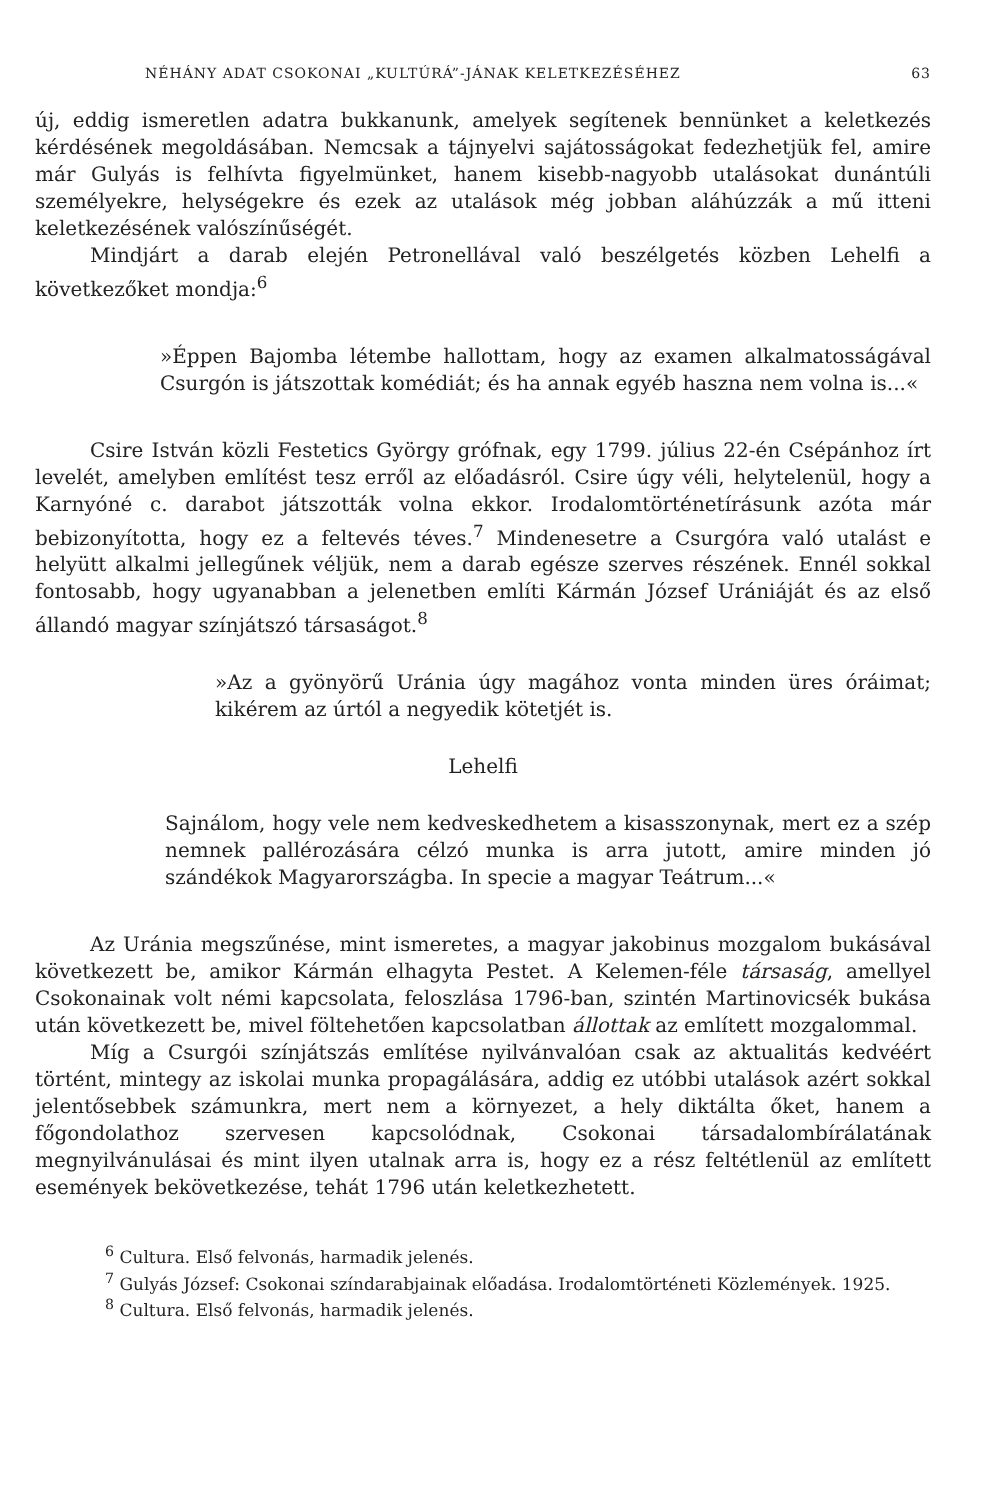NÉHÁNY ADAT CSOKONAI „KULTÚRÁ”-JÁNAK KELETKEZÉSÉHEZ 63
új, eddig ismeretlen adatra bukkanunk, amelyek segítenek bennünket a keletkezés kérdésének megoldásában. Nemcsak a tájnyelvi sajátosságokat fedezhetjük fel, amire már Gulyás is felhívta figyelmünket, hanem kisebb-nagyobb utalásokat dunántúli személyekre, helységekre és ezek az utalások még jobban aláhúzzák a mű itteni keletkezésének valószínűségét.
Mindjárt a darab elején Petronellával való beszélgetés közben Lehelfi a következőket mondja:<sup>6</sup>
»Éppen Bajomba létembe hallottam, hogy az examen alkalmatosságával Csurgón is játszottak komédiát; és ha annak egyéb haszna nem volna is...«
Csire István közli Festetics György grófnak, egy 1799. július 22-én Csépánhoz írt levelét, amelyben említést tesz erről az előadásról. Csire úgy véli, helytelenül, hogy a Karnyóné c. darabot játszották volna ekkor. Irodalomtörténetírásunk azóta már bebizonyította, hogy ez a feltevés téves.<sup>7</sup> Mindenesetre a Csurgóra való utalást e helyütt alkalmi jellegűnek véljük, nem a darab egésze szerves részének. Ennél sokkal fontosabb, hogy ugyanabban a jelenetben említi Kármán József Urániáját és az első állandó magyar színjátszó társaságot.<sup>8</sup>
»Az a gyönyörű Uránia úgy magához vonta minden üres óráimat; kikérem az úrtól a negyedik kötetjét is.
Lehelfi
Sajnálom, hogy vele nem kedveskedhetem a kisasszonynak, mert ez a szép nemnek pallérozására célzó munka is arra jutott, amire minden jó szándékok Magyarországba. In specie a magyar Teátrum...«
Az Uránia megszűnése, mint ismeretes, a magyar jakobinus mozgalom bukásával következett be, amikor Kármán elhagyta Pestet. A Kelemen-féle társaság, amellyel Csokonainak volt némi kapcsolata, feloszlása 1796-ban, szintén Martinovicsék bukása után következett be, mivel föltehetően kapcsolatban állottak az említett mozgalommal.
Míg a Csurgói színjátszás említése nyilvánvalóan csak az aktualitás kedvéért történt, mintegy az iskolai munka propagálására, addig ez utóbbi utalások azért sokkal jelentősebbek számunkra, mert nem a környezet, a hely diktálta őket, hanem a főgondolathoz szervesen kapcsolódnak, Csokonai társadalombírálatának megnyilvánulásai és mint ilyen utalnak arra is, hogy ez a rész feltétlenül az említett események bekövetkezése, tehát 1796 után keletkezhetett.
<sup>6</sup> Cultura. Első felvonás, harmadik jelenés.
<sup>7</sup> Gulyás József: Csokonai színdarabjainak előadása. Irodalomtörténeti Közlemények. 1925.
<sup>8</sup> Cultura. Első felvonás, harmadik jelenés.